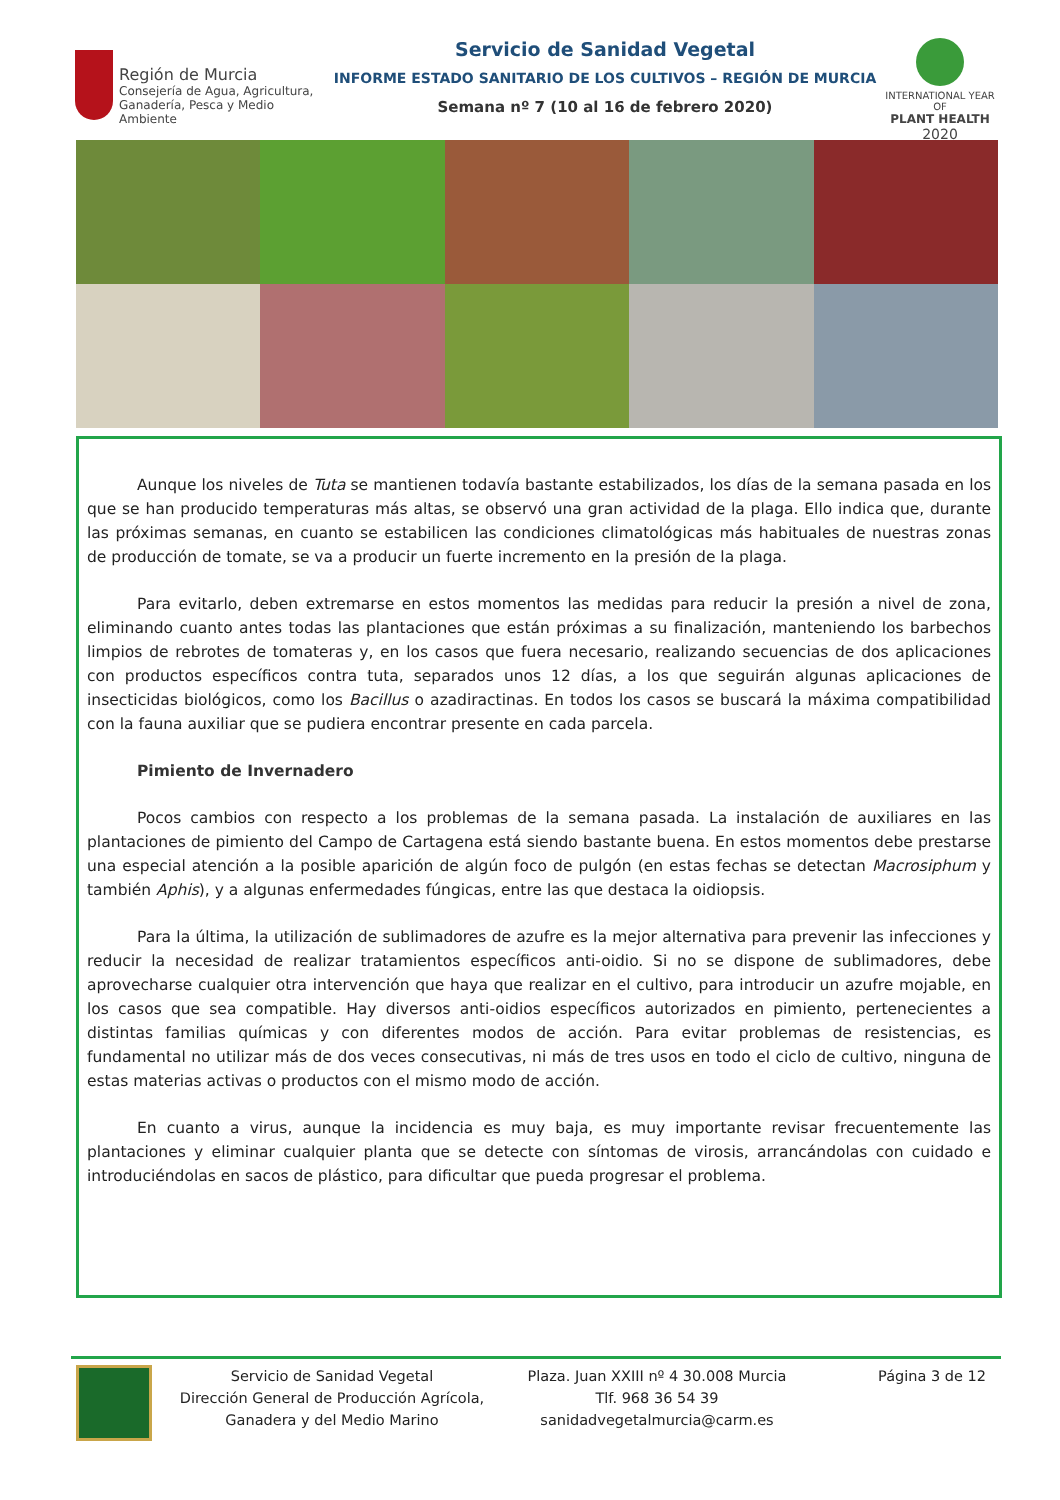Región de Murcia
Consejería de Agua, Agricultura,
Ganadería, Pesca y Medio Ambiente
Servicio de Sanidad Vegetal
INFORME ESTADO SANITARIO DE LOS CULTIVOS – REGIÓN DE MURCIA
Semana nº 7 (10 al 16 de febrero 2020)
INTERNATIONAL YEAR OF
PLANT HEALTH
2020
Aunque los niveles de Tuta se mantienen todavía bastante estabilizados, los días de la semana pasada en los que se han producido temperaturas más altas, se observó una gran actividad de la plaga. Ello indica que, durante las próximas semanas, en cuanto se estabilicen las condiciones climatológicas más habituales de nuestras zonas de producción de tomate, se va a producir un fuerte incremento en la presión de la plaga.
Para evitarlo, deben extremarse en estos momentos las medidas para reducir la presión a nivel de zona, eliminando cuanto antes todas las plantaciones que están próximas a su finalización, manteniendo los barbechos limpios de rebrotes de tomateras y, en los casos que fuera necesario, realizando secuencias de dos aplicaciones con productos específicos contra tuta, separados unos 12 días, a los que seguirán algunas aplicaciones de insecticidas biológicos, como los Bacillus o azadiractinas. En todos los casos se buscará la máxima compatibilidad con la fauna auxiliar que se pudiera encontrar presente en cada parcela.
Pimiento de Invernadero
Pocos cambios con respecto a los problemas de la semana pasada. La instalación de auxiliares en las plantaciones de pimiento del Campo de Cartagena está siendo bastante buena. En estos momentos debe prestarse una especial atención a la posible aparición de algún foco de pulgón (en estas fechas se detectan Macrosiphum y también Aphis), y a algunas enfermedades fúngicas, entre las que destaca la oidiopsis.
Para la última, la utilización de sublimadores de azufre es la mejor alternativa para prevenir las infecciones y reducir la necesidad de realizar tratamientos específicos anti-oidio. Si no se dispone de sublimadores, debe aprovecharse cualquier otra intervención que haya que realizar en el cultivo, para introducir un azufre mojable, en los casos que sea compatible. Hay diversos anti-oidios específicos autorizados en pimiento, pertenecientes a distintas familias químicas y con diferentes modos de acción. Para evitar problemas de resistencias, es fundamental no utilizar más de dos veces consecutivas, ni más de tres usos en todo el ciclo de cultivo, ninguna de estas materias activas o productos con el mismo modo de acción.
En cuanto a virus, aunque la incidencia es muy baja, es muy importante revisar frecuentemente las plantaciones y eliminar cualquier planta que se detecte con síntomas de virosis, arrancándolas con cuidado e introduciéndolas en sacos de plástico, para dificultar que pueda progresar el problema.
Servicio de Sanidad Vegetal
Dirección General de Producción Agrícola, Ganadera y del Medio Marino
Plaza. Juan XXIII nº 4 30.008 Murcia
Tlf. 968 36 54 39
sanidadvegetalmurcia@carm.es
Página 3 de 12